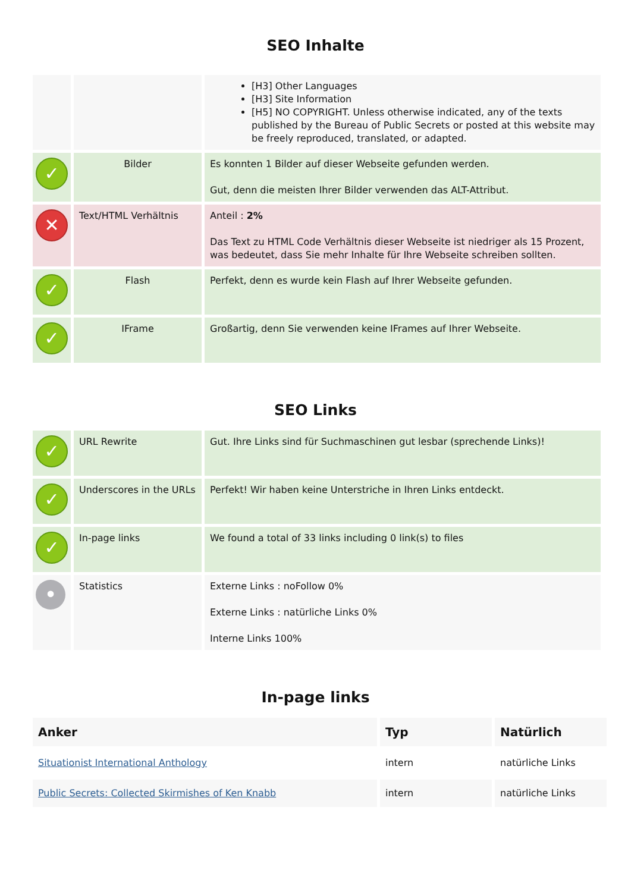SEO Inhalte
| | | [H3] Other Languages [H3] Site Information [H5] NO COPYRIGHT. Unless otherwise indicated, any of the texts published by the Bureau of Public Secrets or posted at this website may be freely reproduced, translated, or adapted. |
| ✓ | Bilder | Es konnten 1 Bilder auf dieser Webseite gefunden werden. Gut, denn die meisten Ihrer Bilder verwenden das ALT-Attribut. |
| ✕ | Text/HTML Verhältnis | Anteil : 2% Das Text zu HTML Code Verhältnis dieser Webseite ist niedriger als 15 Prozent, was bedeutet, dass Sie mehr Inhalte für Ihre Webseite schreiben sollten. |
| ✓ | Flash | Perfekt, denn es wurde kein Flash auf Ihrer Webseite gefunden. |
| ✓ | IFrame | Großartig, denn Sie verwenden keine IFrames auf Ihrer Webseite. |
SEO Links
| ✓ | URL Rewrite | Gut. Ihre Links sind für Suchmaschinen gut lesbar (sprechende Links)! |
| ✓ | Underscores in the URLs | Perfekt! Wir haben keine Unterstriche in Ihren Links entdeckt. |
| ✓ | In-page links | We found a total of 33 links including 0 link(s) to files |
| • | Statistics | Externe Links : noFollow 0% Externe Links : natürliche Links 0% Interne Links 100% |
In-page links
| Anker | Typ | Natürlich |
| --- | --- | --- |
| Situationist International Anthology | intern | natürliche Links |
| Public Secrets: Collected Skirmishes of Ken Knabb | intern | natürliche Links |